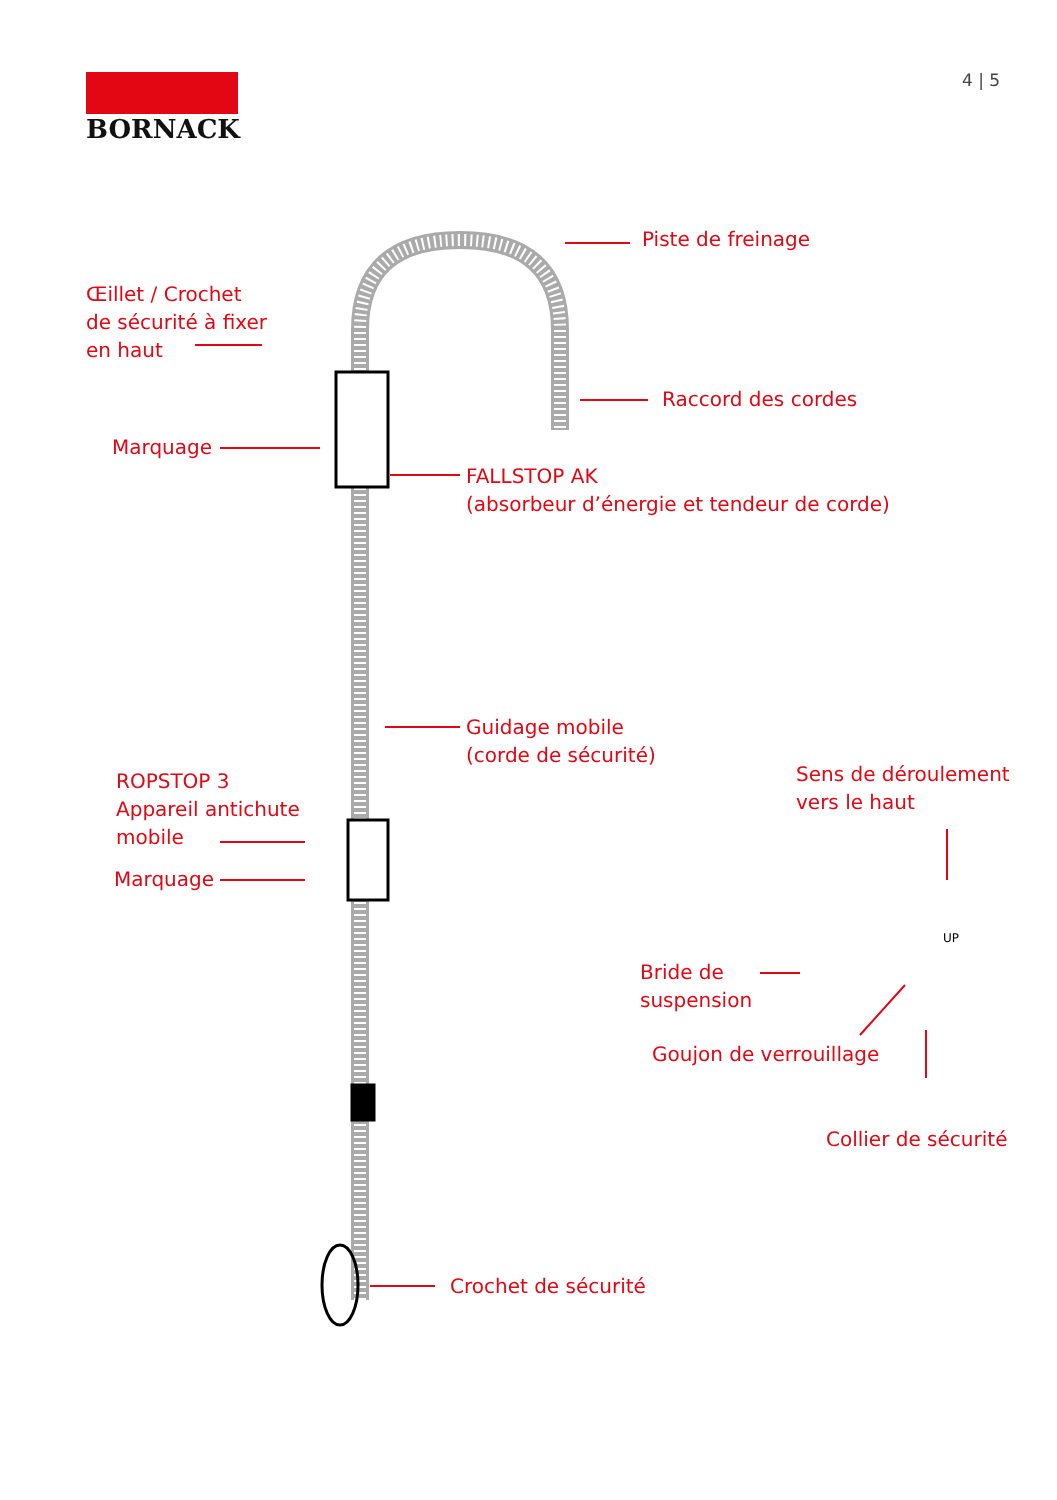BORNACK 4 | 5
Piste de freinage
Œillet / Crochet
de sécurité à fixer
en haut
Raccord des cordes
Marquage
FALLSTOP AK
(absorbeur d’énergie et tendeur de corde)
Guidage mobile
(corde de sécurité)
Sens de déroulement
vers le haut
ROPSTOP 3
Appareil antichute
mobile
Marquage
Bride de
suspension
Goujon de verrouillage
Collier de sécurité
Crochet de sécurité
UP